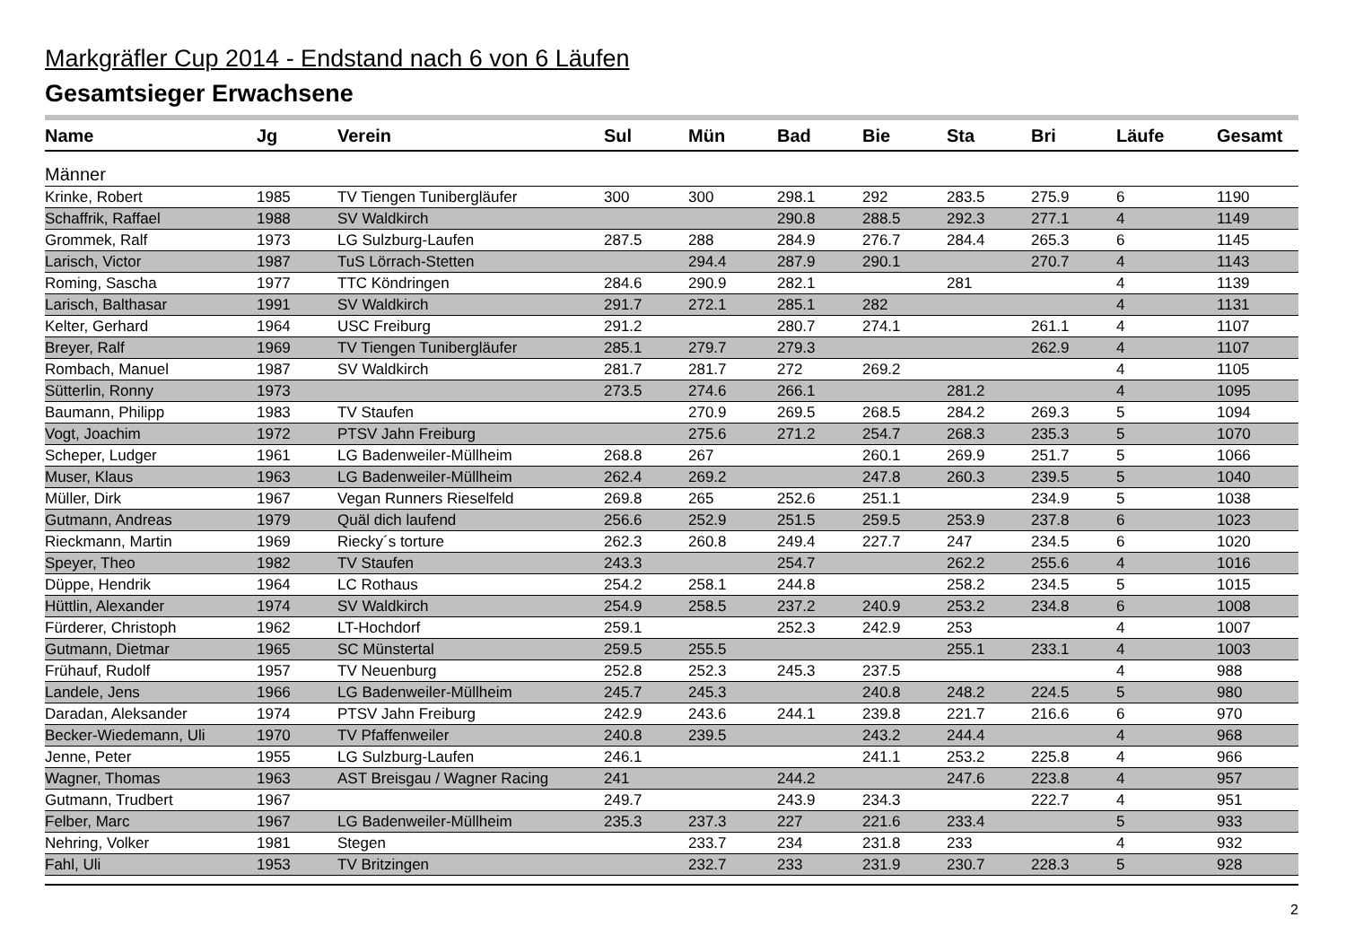Markgräfler Cup 2014 - Endstand nach 6 von 6 Läufen
Gesamtsieger Erwachsene
| Name | Jg | Verein | Sul | Mün | Bad | Bie | Sta | Bri | Läufe | Gesamt |
| --- | --- | --- | --- | --- | --- | --- | --- | --- | --- | --- |
| Männer | | | | | | | | | | |
| Krinke, Robert | 1985 | TV Tiengen Tunibergläufer | 300 | 300 | 298.1 | 292 | 283.5 | 275.9 | 6 | 1190 |
| Schaffrik, Raffael | 1988 | SV Waldkirch | | | 290.8 | 288.5 | 292.3 | 277.1 | 4 | 1149 |
| Grommek, Ralf | 1973 | LG Sulzburg-Laufen | 287.5 | 288 | 284.9 | 276.7 | 284.4 | 265.3 | 6 | 1145 |
| Larisch, Victor | 1987 | TuS Lörrach-Stetten | | 294.4 | 287.9 | 290.1 | | 270.7 | 4 | 1143 |
| Roming, Sascha | 1977 | TTC Köndringen | 284.6 | 290.9 | 282.1 | | 281 | | 4 | 1139 |
| Larisch, Balthasar | 1991 | SV Waldkirch | 291.7 | 272.1 | 285.1 | 282 | | | 4 | 1131 |
| Kelter, Gerhard | 1964 | USC Freiburg | 291.2 | | 280.7 | 274.1 | | 261.1 | 4 | 1107 |
| Breyer, Ralf | 1969 | TV Tiengen Tunibergläufer | 285.1 | 279.7 | 279.3 | | | 262.9 | 4 | 1107 |
| Rombach, Manuel | 1987 | SV Waldkirch | 281.7 | 281.7 | 272 | 269.2 | | | 4 | 1105 |
| Sütterlin, Ronny | 1973 | | 273.5 | 274.6 | 266.1 | | 281.2 | | 4 | 1095 |
| Baumann, Philipp | 1983 | TV Staufen | | 270.9 | 269.5 | 268.5 | 284.2 | 269.3 | 5 | 1094 |
| Vogt, Joachim | 1972 | PTSV Jahn Freiburg | | 275.6 | 271.2 | 254.7 | 268.3 | 235.3 | 5 | 1070 |
| Scheper, Ludger | 1961 | LG Badenweiler-Müllheim | 268.8 | 267 | | 260.1 | 269.9 | 251.7 | 5 | 1066 |
| Muser, Klaus | 1963 | LG Badenweiler-Müllheim | 262.4 | 269.2 | | 247.8 | 260.3 | 239.5 | 5 | 1040 |
| Müller, Dirk | 1967 | Vegan Runners Rieselfeld | 269.8 | 265 | 252.6 | 251.1 | | 234.9 | 5 | 1038 |
| Gutmann, Andreas | 1979 | Quäl dich laufend | 256.6 | 252.9 | 251.5 | 259.5 | 253.9 | 237.8 | 6 | 1023 |
| Rieckmann, Martin | 1969 | Riecky´s torture | 262.3 | 260.8 | 249.4 | 227.7 | 247 | 234.5 | 6 | 1020 |
| Speyer, Theo | 1982 | TV Staufen | 243.3 | | 254.7 | | 262.2 | 255.6 | 4 | 1016 |
| Düppe, Hendrik | 1964 | LC Rothaus | 254.2 | 258.1 | 244.8 | | 258.2 | 234.5 | 5 | 1015 |
| Hüttlin, Alexander | 1974 | SV Waldkirch | 254.9 | 258.5 | 237.2 | 240.9 | 253.2 | 234.8 | 6 | 1008 |
| Fürderer, Christoph | 1962 | LT-Hochdorf | 259.1 | | 252.3 | 242.9 | 253 | | 4 | 1007 |
| Gutmann, Dietmar | 1965 | SC Münstertal | 259.5 | 255.5 | | | 255.1 | 233.1 | 4 | 1003 |
| Frühauf, Rudolf | 1957 | TV Neuenburg | 252.8 | 252.3 | 245.3 | 237.5 | | | 4 | 988 |
| Landele, Jens | 1966 | LG Badenweiler-Müllheim | 245.7 | 245.3 | | 240.8 | 248.2 | 224.5 | 5 | 980 |
| Daradan, Aleksander | 1974 | PTSV Jahn Freiburg | 242.9 | 243.6 | 244.1 | 239.8 | 221.7 | 216.6 | 6 | 970 |
| Becker-Wiedemann, Uli | 1970 | TV Pfaffenweiler | 240.8 | 239.5 | | 243.2 | 244.4 | | 4 | 968 |
| Jenne, Peter | 1955 | LG Sulzburg-Laufen | 246.1 | | | 241.1 | 253.2 | 225.8 | 4 | 966 |
| Wagner, Thomas | 1963 | AST Breisgau / Wagner Racing | 241 | | 244.2 | | 247.6 | 223.8 | 4 | 957 |
| Gutmann, Trudbert | 1967 | | 249.7 | | 243.9 | 234.3 | | 222.7 | 4 | 951 |
| Felber, Marc | 1967 | LG Badenweiler-Müllheim | 235.3 | 237.3 | 227 | 221.6 | 233.4 | | 5 | 933 |
| Nehring, Volker | 1981 | Stegen | | 233.7 | 234 | 231.8 | 233 | | 4 | 932 |
| Fahl, Uli | 1953 | TV Britzingen | | 232.7 | 233 | 231.9 | 230.7 | 228.3 | 5 | 928 |
2